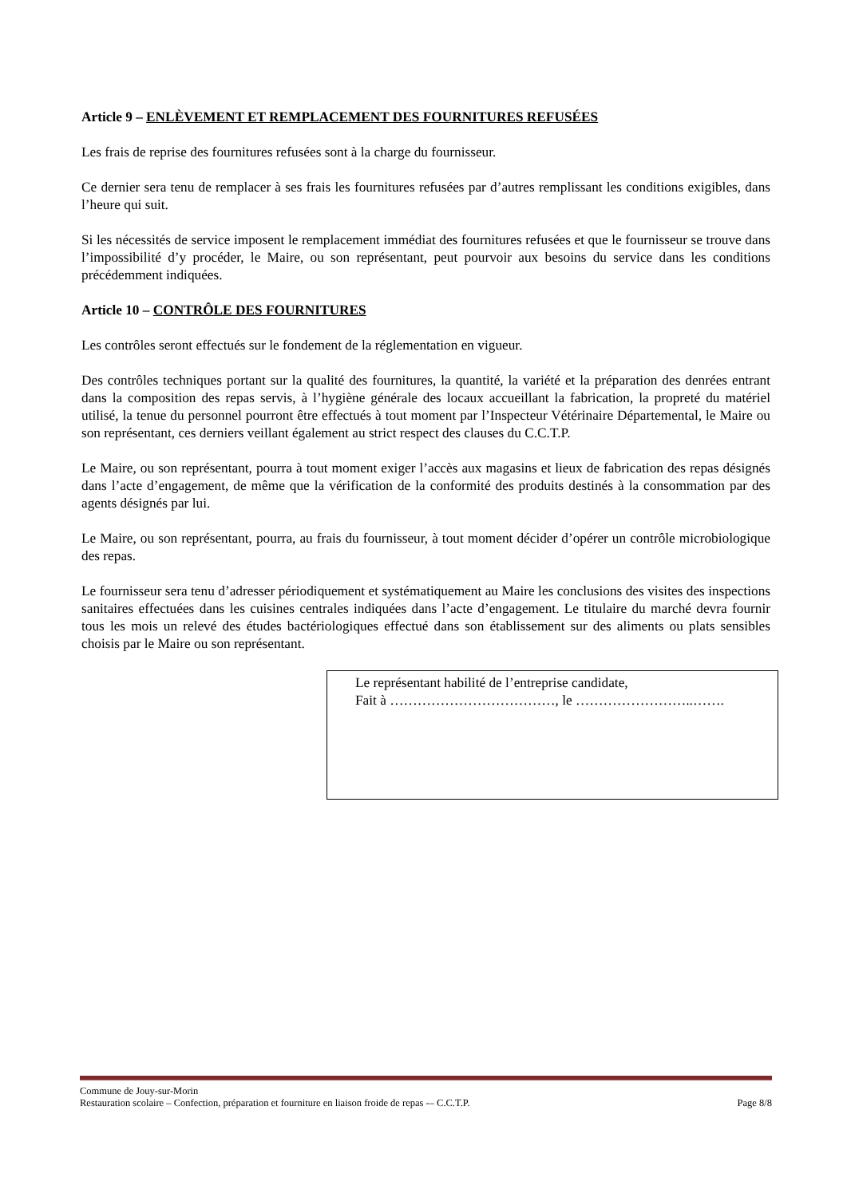Article 9 – ENLÈVEMENT ET REMPLACEMENT DES FOURNITURES REFUSÉES
Les frais de reprise des fournitures refusées sont à la charge du fournisseur.
Ce dernier sera tenu de remplacer à ses frais les fournitures refusées par d’autres remplissant les conditions exigibles, dans l’heure qui suit.
Si les nécessités de service imposent le remplacement immédiat des fournitures refusées et que le fournisseur se trouve dans l’impossibilité d’y procéder, le Maire, ou son représentant, peut pourvoir aux besoins du service dans les conditions précédemment indiquées.
Article 10 – CONTRÔLE DES FOURNITURES
Les contrôles seront effectués sur le fondement de la réglementation en vigueur.
Des contrôles techniques portant sur la qualité des fournitures, la quantité, la variété et la préparation des denrées entrant dans la composition des repas servis, à l’hygiène générale des locaux accueillant la fabrication, la propreté du matériel utilisé, la tenue du personnel pourront être effectués à tout moment par l’Inspecteur Vétérinaire Départemental, le Maire ou son représentant, ces derniers veillant également au strict respect des clauses du C.C.T.P.
Le Maire, ou son représentant, pourra à tout moment exiger l’accès aux magasins et lieux de fabrication des repas désignés dans l’acte d’engagement, de même que la vérification de la conformité des produits destinés à la consommation par des agents désignés par lui.
Le Maire, ou son représentant, pourra, au frais du fournisseur, à tout moment décider d’opérer un contrôle microbiologique des repas.
Le fournisseur sera tenu d’adresser périodiquement et systématiquement au Maire les conclusions des visites des inspections sanitaires effectuées dans les cuisines centrales indiquées dans l’acte d’engagement. Le titulaire du marché devra fournir tous les mois un relevé des études bactériologiques effectué dans son établissement sur des aliments ou plats sensibles choisis par le Maire ou son représentant.
Le représentant habilité de l’entreprise candidate,
Fait à ………………………………, le ……………………..…….
Commune de Jouy-sur-Morin
Restauration scolaire – Confection, préparation et fourniture en liaison froide de repas -– C.C.T.P. Page 8/8